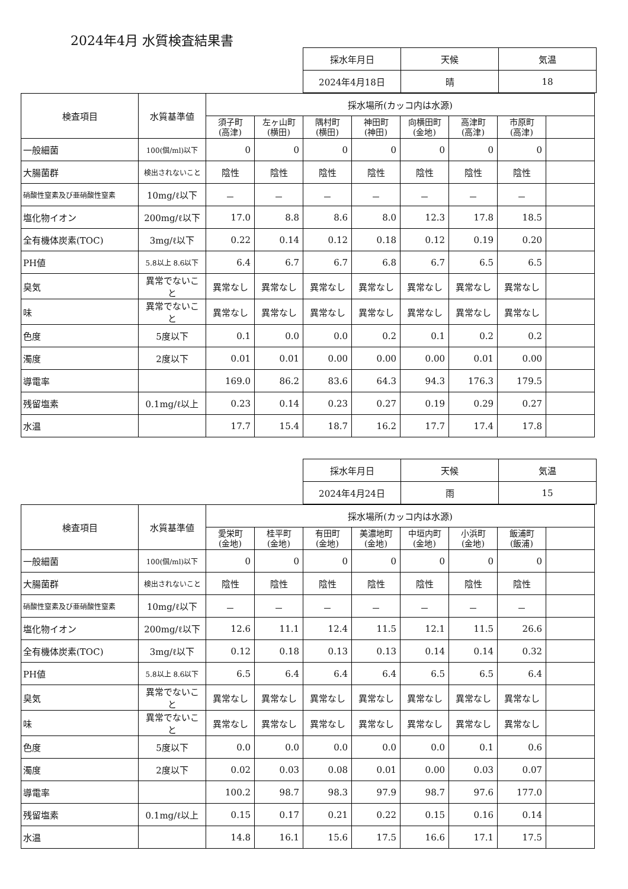2024年4月 水質検査結果書
| 採水年月日 | 天候 | 気温 |
| 2024年4月18日 | 晴 | 18 |
| 検査項目 | 水質基準値 | 採水場所(カッコ内は水源) | | | | | | | |
| --- | --- | --- | --- | --- | --- | --- | --- | --- | --- |
| | | 須子町 (高津) | 左ヶ山町 (横田) | 隅村町 (横田) | 神田町 (神田) | 向横田町 (金地) | 高津町 (高津) | 市原町 (高津) | |
| 一般細菌 | 100(個/ml)以下 | 0 | 0 | 0 | 0 | 0 | 0 | 0 | |
| 大腸菌群 | 検出されないこと | 陰性 | 陰性 | 陰性 | 陰性 | 陰性 | 陰性 | 陰性 | |
| 硝酸性窒素及び亜硝酸性窒素 | 10mg/ℓ以下 | － | － | － | － | － | － | － | |
| 塩化物イオン | 200mg/ℓ以下 | 17.0 | 8.8 | 8.6 | 8.0 | 12.3 | 17.8 | 18.5 | |
| 全有機体炭素(TOC) | 3mg/ℓ以下 | 0.22 | 0.14 | 0.12 | 0.18 | 0.12 | 0.19 | 0.20 | |
| PH値 | 5.8以上 8.6以下 | 6.4 | 6.7 | 6.7 | 6.8 | 6.7 | 6.5 | 6.5 | |
| 臭気 | 異常でないこと | 異常なし | 異常なし | 異常なし | 異常なし | 異常なし | 異常なし | 異常なし | |
| 味 | 異常でないこと | 異常なし | 異常なし | 異常なし | 異常なし | 異常なし | 異常なし | 異常なし | |
| 色度 | 5度以下 | 0.1 | 0.0 | 0.0 | 0.2 | 0.1 | 0.2 | 0.2 | |
| 濁度 | 2度以下 | 0.01 | 0.01 | 0.00 | 0.00 | 0.00 | 0.01 | 0.00 | |
| 導電率 | | 169.0 | 86.2 | 83.6 | 64.3 | 94.3 | 176.3 | 179.5 | |
| 残留塩素 | 0.1mg/ℓ以上 | 0.23 | 0.14 | 0.23 | 0.27 | 0.19 | 0.29 | 0.27 | |
| 水温 | | 17.7 | 15.4 | 18.7 | 16.2 | 17.7 | 17.4 | 17.8 | |
| 採水年月日 | 天候 | 気温 |
| 2024年4月24日 | 雨 | 15 |
| 検査項目 | 水質基準値 | 採水場所(カッコ内は水源) | | | | | | | |
| --- | --- | --- | --- | --- | --- | --- | --- | --- | --- |
| | | 愛栄町 (金地) | 桂平町 (金地) | 有田町 (金地) | 美濃地町 (金地) | 中垣内町 (金地) | 小浜町 (金地) | 飯浦町 (飯浦) | |
| 一般細菌 | 100(個/ml)以下 | 0 | 0 | 0 | 0 | 0 | 0 | 0 | |
| 大腸菌群 | 検出されないこと | 陰性 | 陰性 | 陰性 | 陰性 | 陰性 | 陰性 | 陰性 | |
| 硝酸性窒素及び亜硝酸性窒素 | 10mg/ℓ以下 | － | － | － | － | － | － | － | |
| 塩化物イオン | 200mg/ℓ以下 | 12.6 | 11.1 | 12.4 | 11.5 | 12.1 | 11.5 | 26.6 | |
| 全有機体炭素(TOC) | 3mg/ℓ以下 | 0.12 | 0.18 | 0.13 | 0.13 | 0.14 | 0.14 | 0.32 | |
| PH値 | 5.8以上 8.6以下 | 6.5 | 6.4 | 6.4 | 6.4 | 6.5 | 6.5 | 6.4 | |
| 臭気 | 異常でないこと | 異常なし | 異常なし | 異常なし | 異常なし | 異常なし | 異常なし | 異常なし | |
| 味 | 異常でないこと | 異常なし | 異常なし | 異常なし | 異常なし | 異常なし | 異常なし | 異常なし | |
| 色度 | 5度以下 | 0.0 | 0.0 | 0.0 | 0.0 | 0.0 | 0.1 | 0.6 | |
| 濁度 | 2度以下 | 0.02 | 0.03 | 0.08 | 0.01 | 0.00 | 0.03 | 0.07 | |
| 導電率 | | 100.2 | 98.7 | 98.3 | 97.9 | 98.7 | 97.6 | 177.0 | |
| 残留塩素 | 0.1mg/ℓ以上 | 0.15 | 0.17 | 0.21 | 0.22 | 0.15 | 0.16 | 0.14 | |
| 水温 | | 14.8 | 16.1 | 15.6 | 17.5 | 16.6 | 17.1 | 17.5 | |